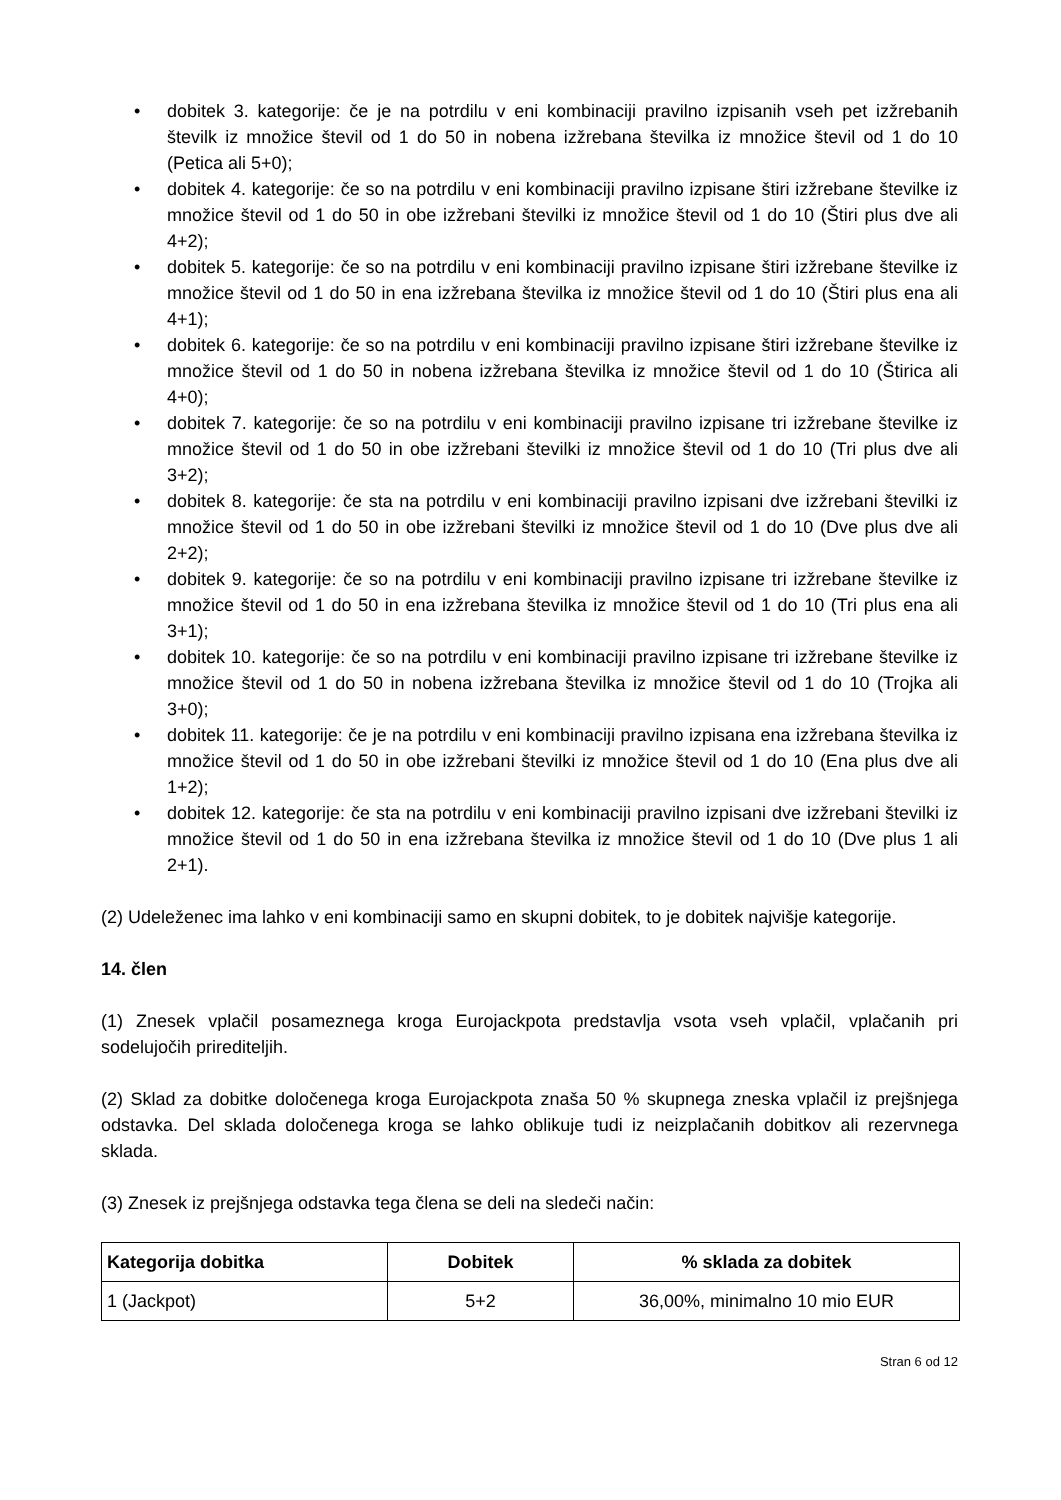• dobitek 3. kategorije: če je na potrdilu v eni kombinaciji pravilno izpisanih vseh pet izžrebanih številk iz množice števil od 1 do 50 in nobena izžrebana številka iz množice števil od 1 do 10 (Petica ali 5+0);
• dobitek 4. kategorije: če so na potrdilu v eni kombinaciji pravilno izpisane štiri izžrebane številke iz množice števil od 1 do 50 in obe izžrebani številki iz množice števil od 1 do 10 (Štiri plus dve ali 4+2);
• dobitek 5. kategorije: če so na potrdilu v eni kombinaciji pravilno izpisane štiri izžrebane številke iz množice števil od 1 do 50 in ena izžrebana številka iz množice števil od 1 do 10 (Štiri plus ena ali 4+1);
• dobitek 6. kategorije: če so na potrdilu v eni kombinaciji pravilno izpisane štiri izžrebane številke iz množice števil od 1 do 50 in nobena izžrebana številka iz množice števil od 1 do 10 (Štirica ali 4+0);
• dobitek 7. kategorije: če so na potrdilu v eni kombinaciji pravilno izpisane tri izžrebane številke iz množice števil od 1 do 50 in obe izžrebani številki iz množice števil od 1 do 10 (Tri plus dve ali 3+2);
• dobitek 8. kategorije: če sta na potrdilu v eni kombinaciji pravilno izpisani dve izžrebani številki iz množice števil od 1 do 50 in obe izžrebani številki iz množice števil od 1 do 10 (Dve plus dve ali 2+2);
• dobitek 9. kategorije: če so na potrdilu v eni kombinaciji pravilno izpisane tri izžrebane številke iz množice števil od 1 do 50 in ena izžrebana številka iz množice števil od 1 do 10 (Tri plus ena ali 3+1);
• dobitek 10. kategorije: če so na potrdilu v eni kombinaciji pravilno izpisane tri izžrebane številke iz množice števil od 1 do 50 in nobena izžrebana številka iz množice števil od 1 do 10 (Trojka ali 3+0);
• dobitek 11. kategorije: če je na potrdilu v eni kombinaciji pravilno izpisana ena izžrebana številka iz množice števil od 1 do 50 in obe izžrebani številki iz množice števil od 1 do 10 (Ena plus dve ali 1+2);
• dobitek 12. kategorije: če sta na potrdilu v eni kombinaciji pravilno izpisani dve izžrebani številki iz množice števil od 1 do 50 in ena izžrebana številka iz množice števil od 1 do 10 (Dve plus 1 ali 2+1).
(2) Udeleženec ima lahko v eni kombinaciji samo en skupni dobitek, to je dobitek najvišje kategorije.
14. člen
(1) Znesek vplačil posameznega kroga Eurojackpota predstavlja vsota vseh vplačil, vplačanih pri sodelujočih prirediteljih.
(2) Sklad za dobitke določenega kroga Eurojackpota znaša 50 % skupnega zneska vplačil iz prejšnjega odstavka. Del sklada določenega kroga se lahko oblikuje tudi iz neizplačanih dobitkov ali rezervnega sklada.
(3) Znesek iz prejšnjega odstavka tega člena se deli na sledeči način:
| Kategorija dobitka | Dobitek | % sklada za dobitek |
| --- | --- | --- |
| 1 (Jackpot) | 5+2 | 36,00%, minimalno 10 mio EUR |
Stran 6 od 12